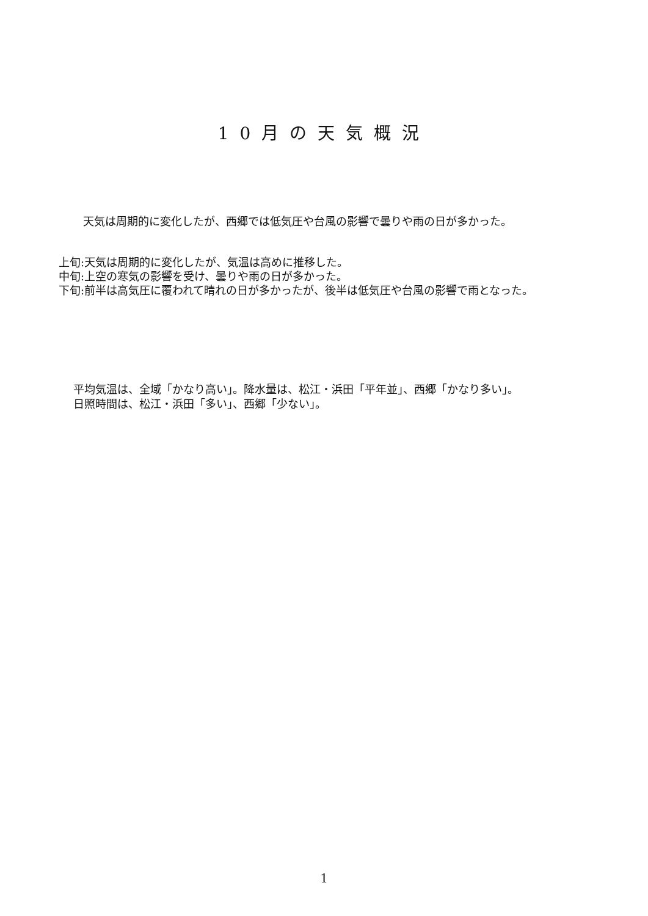10月の天気概況
天気は周期的に変化したが、西郷では低気圧や台風の影響で曇りや雨の日が多かった。
上旬:天気は周期的に変化したが、気温は高めに推移した。
中旬:上空の寒気の影響を受け、曇りや雨の日が多かった。
下旬:前半は高気圧に覆われて晴れの日が多かったが、後半は低気圧や台風の影響で雨となった。
平均気温は、全域「かなり高い」。降水量は、松江・浜田「平年並」、西郷「かなり多い」。
日照時間は、松江・浜田「多い」、西郷「少ない」。
1